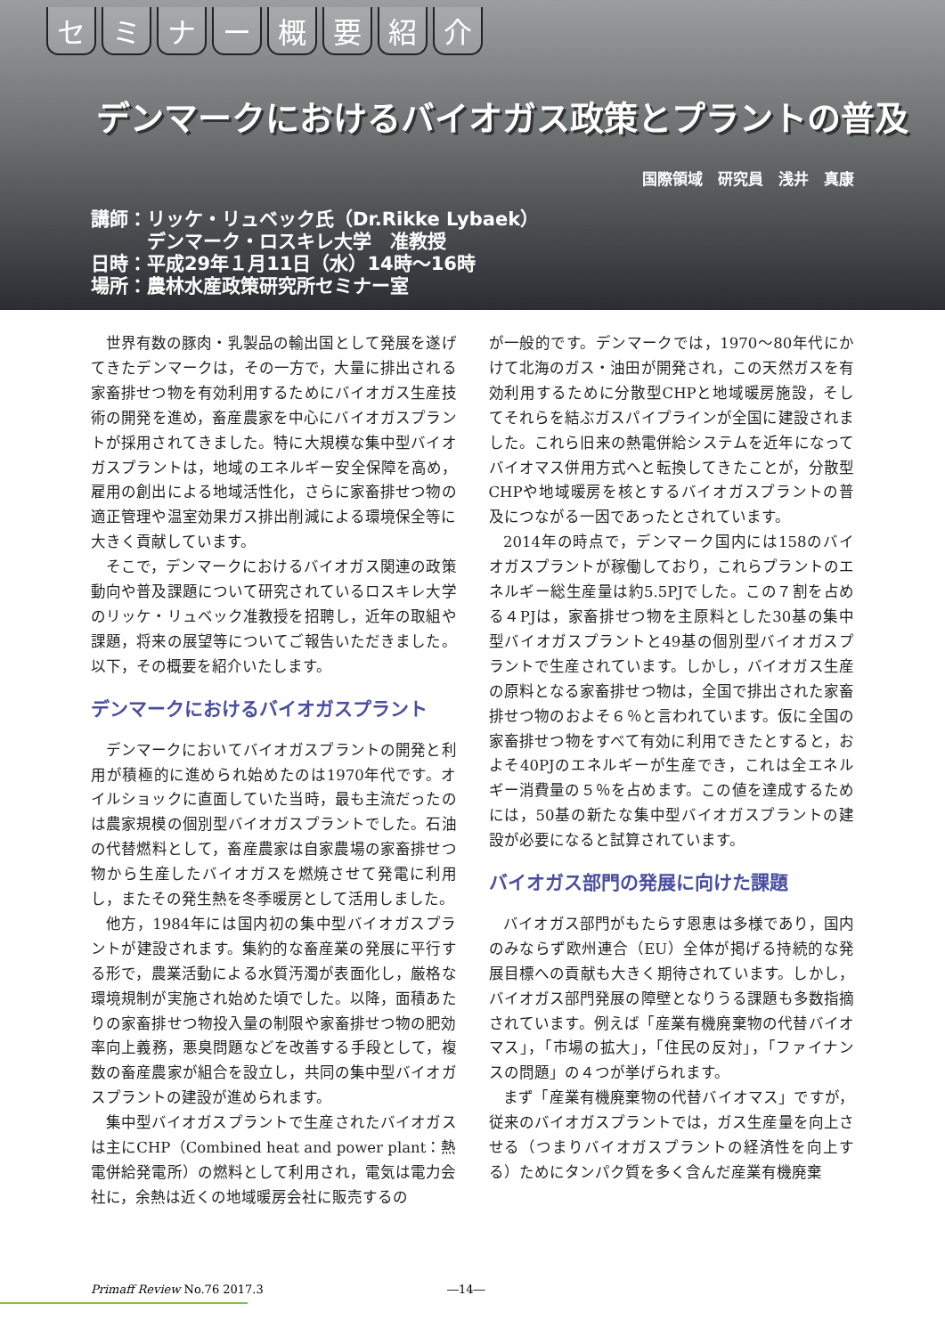セミナー概要紹介
デンマークにおけるバイオガス政策とプラントの普及
国際領域　研究員　浅井　真康
講師：リッケ・リュベック氏（Dr.Rikke Lybaek）
　　　デンマーク・ロスキレ大学　准教授
日時：平成29年１月11日（水）14時～16時
場所：農林水産政策研究所セミナー室
世界有数の豚肉・乳製品の輸出国として発展を遂げてきたデンマークは，その一方で，大量に排出される家畜排せつ物を有効利用するためにバイオガス生産技術の開発を進め，畜産農家を中心にバイオガスプラントが採用されてきました。特に大規模な集中型バイオガスプラントは，地域のエネルギー安全保障を高め，雇用の創出による地域活性化，さらに家畜排せつ物の適正管理や温室効果ガス排出削減による環境保全等に大きく貢献しています。
そこで，デンマークにおけるバイオガス関連の政策動向や普及課題について研究されているロスキレ大学のリッケ・リュベック准教授を招聘し，近年の取組や課題，将来の展望等についてご報告いただきました。以下，その概要を紹介いたします。
デンマークにおけるバイオガスプラント
デンマークにおいてバイオガスプラントの開発と利用が積極的に進められ始めたのは1970年代です。オイルショックに直面していた当時，最も主流だったのは農家規模の個別型バイオガスプラントでした。石油の代替燃料として，畜産農家は自家農場の家畜排せつ物から生産したバイオガスを燃焼させて発電に利用し，またその発生熱を冬季暖房として活用しました。
他方，1984年には国内初の集中型バイオガスプラントが建設されます。集約的な畜産業の発展に平行する形で，農業活動による水質汚濁が表面化し，厳格な環境規制が実施され始めた頃でした。以降，面積あたりの家畜排せつ物投入量の制限や家畜排せつ物の肥効率向上義務，悪臭問題などを改善する手段として，複数の畜産農家が組合を設立し，共同の集中型バイオガスプラントの建設が進められます。
集中型バイオガスプラントで生産されたバイオガスは主にCHP（Combined heat and power plant：熱電併給発電所）の燃料として利用され，電気は電力会社に，余熱は近くの地域暖房会社に販売するの
が一般的です。デンマークでは，1970～80年代にかけて北海のガス・油田が開発され，この天然ガスを有効利用するために分散型CHPと地域暖房施設，そしてそれらを結ぶガスパイプラインが全国に建設されました。これら旧来の熱電併給システムを近年になってバイオマス併用方式へと転換してきたことが，分散型CHPや地域暖房を核とするバイオガスプラントの普及につながる一因であったとされています。
2014年の時点で，デンマーク国内には158のバイオガスプラントが稼働しており，これらプラントのエネルギー総生産量は約5.5PJでした。この７割を占める４PJは，家畜排せつ物を主原料とした30基の集中型バイオガスプラントと49基の個別型バイオガスプラントで生産されています。しかし，バイオガス生産の原料となる家畜排せつ物は，全国で排出された家畜排せつ物のおよそ６％と言われています。仮に全国の家畜排せつ物をすべて有効に利用できたとすると，およそ40PJのエネルギーが生産でき，これは全エネルギー消費量の５％を占めます。この値を達成するためには，50基の新たな集中型バイオガスプラントの建設が必要になると試算されています。
バイオガス部門の発展に向けた課題
バイオガス部門がもたらす恩恵は多様であり，国内のみならず欧州連合（EU）全体が掲げる持続的な発展目標への貢献も大きく期待されています。しかし，バイオガス部門発展の障壁となりうる課題も多数指摘されています。例えば「産業有機廃棄物の代替バイオマス」，「市場の拡大」，「住民の反対」，「ファイナンスの問題」の４つが挙げられます。
まず「産業有機廃棄物の代替バイオマス」ですが，従来のバイオガスプラントでは，ガス生産量を向上させる（つまりバイオガスプラントの経済性を向上する）ためにタンパク質を多く含んだ産業有機廃棄
Primaff Review No.76 2017.3 ―14―